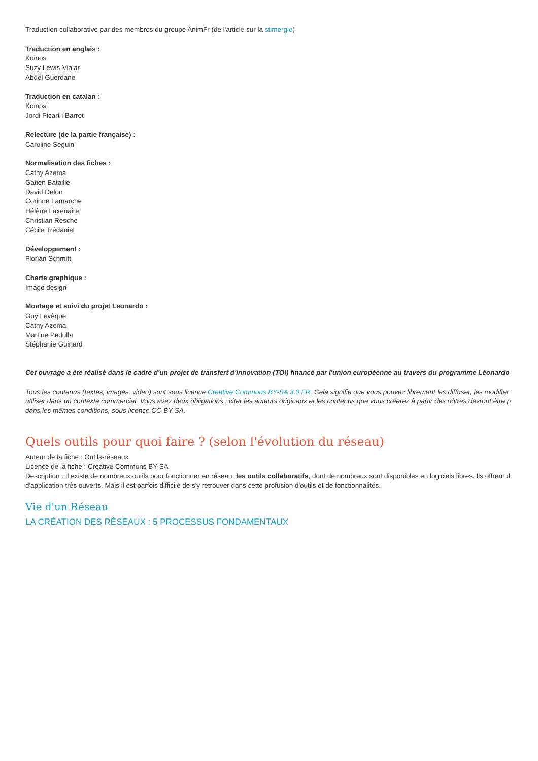Traduction collaborative par des membres du groupe AnimFr (de l'article sur la stimergie)
Traduction en anglais :
Koinos
Suzy Lewis-Vialar
Abdel Guerdane
Traduction en catalan :
Koinos
Jordi Picart i Barrot
Relecture (de la partie française) :
Caroline Seguin
Normalisation des fiches :
Cathy Azema
Gatien Bataille
David Delon
Corinne Lamarche
Hélène Laxenaire
Christian Resche
Cécile Trédaniel
Développement :
Florian Schmitt
Charte graphique :
Imago design
Montage et suivi du projet Leonardo :
Guy Levêque
Cathy Azema
Martine Pedulla
Stéphanie Guinard
Cet ouvrage a été réalisé dans le cadre d'un projet de transfert d'innovation (TOI) financé par l'union européenne au travers du programme Léonardo
Tous les contenus (textes, images, video) sont sous licence Creative Commons BY-SA 3.0 FR. Cela signifie que vous pouvez librement les diffuser, les modifier
utiliser dans un contexte commercial. Vous avez deux obligations : citer les auteurs originaux et les contenus que vous créerez à partir des nôtres devront être p
dans les mêmes conditions, sous licence CC-BY-SA.
Quels outils pour quoi faire ? (selon l'évolution du réseau)
Auteur de la fiche : Outils-réseaux
Licence de la fiche : Creative Commons BY-SA
Description : Il existe de nombreux outils pour fonctionner en réseau, les outils collaboratifs, dont de nombreux sont disponibles en logiciels libres. Ils offrent d
d'application très ouverts. Mais il est parfois difficile de s'y retrouver dans cette profusion d'outils et de fonctionnalités.
Vie d'un Réseau
LA CRÉATION DES RÉSEAUX : 5 PROCESSUS FONDAMENTAUX